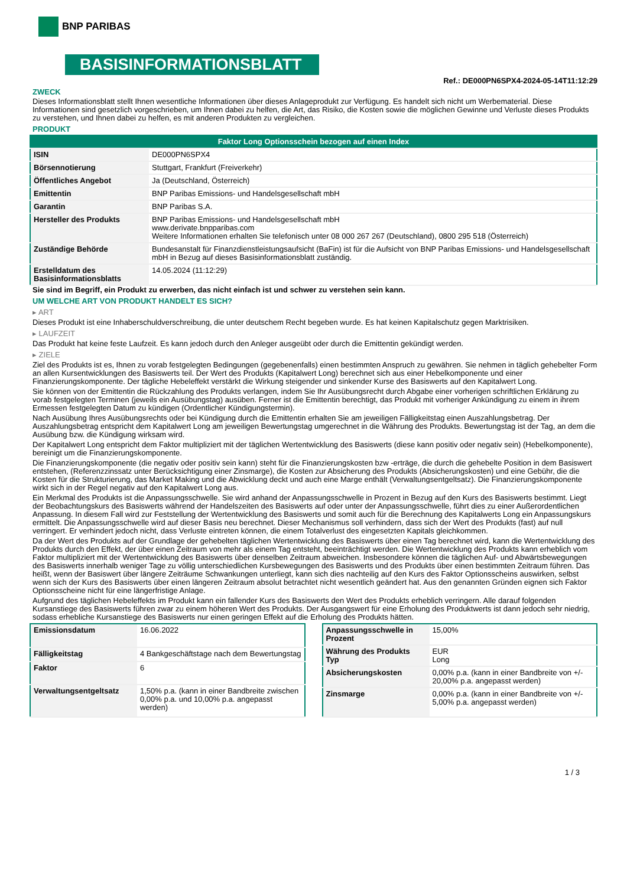BNP PARIBAS
BASISINFORMATIONSBLATT
Ref.: DE000PN6SPX4-2024-05-14T11:12:29
ZWECK
Dieses Informationsblatt stellt Ihnen wesentliche Informationen über dieses Anlageprodukt zur Verfügung. Es handelt sich nicht um Werbematerial. Diese Informationen sind gesetzlich vorgeschrieben, um Ihnen dabei zu helfen, die Art, das Risiko, die Kosten sowie die möglichen Gewinne und Verluste dieses Produkts zu verstehen, und Ihnen dabei zu helfen, es mit anderen Produkten zu vergleichen.
PRODUKT
| Faktor Long Optionsschein bezogen auf einen Index | |
| ISIN | DE000PN6SPX4 |
| Börsennotierung | Stuttgart, Frankfurt (Freiverkehr) |
| Öffentliches Angebot | Ja (Deutschland, Österreich) |
| Emittentin | BNP Paribas Emissions- und Handelsgesellschaft mbH |
| Garantin | BNP Paribas S.A. |
| Hersteller des Produkts | BNP Paribas Emissions- und Handelsgesellschaft mbH www.derivate.bnpparibas.com Weitere Informationen erhalten Sie telefonisch unter 08 000 267 267 (Deutschland), 0800 295 518 (Österreich) |
| Zuständige Behörde | Bundesanstalt für Finanzdienstleistungsaufsicht (BaFin) ist für die Aufsicht von BNP Paribas Emissions- und Handelsgesellschaft mbH in Bezug auf dieses Basisinformationsblatt zuständig. |
| Erstelldatum des Basisinformationsblatts | 14.05.2024 (11:12:29) |
Sie sind im Begriff, ein Produkt zu erwerben, das nicht einfach ist und schwer zu verstehen sein kann.
UM WELCHE ART VON PRODUKT HANDELT ES SICH?
▸ ART
Dieses Produkt ist eine Inhaberschuldverschreibung, die unter deutschem Recht begeben wurde. Es hat keinen Kapitalschutz gegen Marktrisiken.
▸ LAUFZEIT
Das Produkt hat keine feste Laufzeit. Es kann jedoch durch den Anleger ausgeübt oder durch die Emittentin gekündigt werden.
▸ ZIELE
Ziel des Produkts ist es, Ihnen zu vorab festgelegten Bedingungen (gegebenenfalls) einen bestimmten Anspruch zu gewähren. Sie nehmen in täglich gehebelter Form an allen Kursentwicklungen des Basiswerts teil. Der Wert des Produkts (Kapitalwert Long) berechnet sich aus einer Hebelkomponente und einer Finanzierungskomponente. Der tägliche Hebeleffekt verstärkt die Wirkung steigender und sinkender Kurse des Basiswerts auf den Kapitalwert Long.
Sie können von der Emittentin die Rückzahlung des Produkts verlangen, indem Sie Ihr Ausübungsrecht durch Abgabe einer vorherigen schriftlichen Erklärung zu vorab festgelegten Terminen (jeweils ein Ausübungstag) ausüben. Ferner ist die Emittentin berechtigt, das Produkt mit vorheriger Ankündigung zu einem in ihrem Ermessen festgelegten Datum zu kündigen (Ordentlicher Kündigungstermin).
Nach Ausübung Ihres Ausübungsrechts oder bei Kündigung durch die Emittentin erhalten Sie am jeweiligen Fälligkeitstag einen Auszahlungsbetrag. Der Auszahlungsbetrag entspricht dem Kapitalwert Long am jeweiligen Bewertungstag umgerechnet in die Währung des Produkts. Bewertungstag ist der Tag, an dem die Ausübung bzw. die Kündigung wirksam wird.
Der Kapitalwert Long entspricht dem Faktor multipliziert mit der täglichen Wertentwicklung des Basiswerts (diese kann positiv oder negativ sein) (Hebelkomponente), bereinigt um die Finanzierungskomponente.
Die Finanzierungskomponente (die negativ oder positiv sein kann) steht für die Finanzierungskosten bzw -erträge, die durch die gehebelte Position in dem Basiswert entstehen, (Referenzzinssatz unter Berücksichtigung einer Zinsmarge), die Kosten zur Absicherung des Produkts (Absicherungskosten) und eine Gebühr, die die Kosten für die Strukturierung, das Market Making und die Abwicklung deckt und auch eine Marge enthält (Verwaltungsentgeltsatz). Die Finanzierungskomponente wirkt sich in der Regel negativ auf den Kapitalwert Long aus.
Ein Merkmal des Produkts ist die Anpassungsschwelle. Sie wird anhand der Anpassungsschwelle in Prozent in Bezug auf den Kurs des Basiswerts bestimmt. Liegt der Beobachtungskurs des Basiswerts während der Handelszeiten des Basiswerts auf oder unter der Anpassungsschwelle, führt dies zu einer Außerordentlichen Anpassung. In diesem Fall wird zur Feststellung der Wertentwicklung des Basiswerts und somit auch für die Berechnung des Kapitalwerts Long ein Anpassungskurs ermittelt. Die Anpassungsschwelle wird auf dieser Basis neu berechnet. Dieser Mechanismus soll verhindern, dass sich der Wert des Produkts (fast) auf null verringert. Er verhindert jedoch nicht, dass Verluste eintreten können, die einem Totalverlust des eingesetzten Kapitals gleichkommen.
Da der Wert des Produkts auf der Grundlage der gehebelten täglichen Wertentwicklung des Basiswerts über einen Tag berechnet wird, kann die Wertentwicklung des Produkts durch den Effekt, der über einen Zeitraum von mehr als einem Tag entsteht, beeinträchtigt werden. Die Wertentwicklung des Produkts kann erheblich vom Faktor multipliziert mit der Wertentwicklung des Basiswerts über denselben Zeitraum abweichen. Insbesondere können die täglichen Auf- und Abwärtsbewegungen des Basiswerts innerhalb weniger Tage zu völlig unterschiedlichen Kursbewegungen des Basiswerts und des Produkts über einen bestimmten Zeitraum führen. Das heißt, wenn der Basiswert über längere Zeiträume Schwankungen unterliegt, kann sich dies nachteilig auf den Kurs des Faktor Optionsscheins auswirken, selbst wenn sich der Kurs des Basiswerts über einen längeren Zeitraum absolut betrachtet nicht wesentlich geändert hat. Aus den genannten Gründen eignen sich Faktor Optionsscheine nicht für eine längerfristige Anlage.
Aufgrund des täglichen Hebeleffekts im Produkt kann ein fallender Kurs des Basiswerts den Wert des Produkts erheblich verringern. Alle darauf folgenden Kursanstiege des Basiswerts führen zwar zu einem höheren Wert des Produkts. Der Ausgangswert für eine Erholung des Produktwerts ist dann jedoch sehr niedrig, sodass erhebliche Kursanstiege des Basiswerts nur einen geringen Effekt auf die Erholung des Produkts hätten.
| Emissionsdatum | 16.06.2022 |
| Fälligkeitstag | 4 Bankgeschäftstage nach dem Bewertungstag |
| Faktor | 6 |
| Verwaltungsentgeltsatz | 1,50% p.a. (kann in einer Bandbreite zwischen 0,00% p.a. und 10,00% p.a. angepasst werden) |
| Anpassungsschwelle in Prozent | 15,00% |
| Währung des Produkts Typ | EUR Long |
| Absicherungskosten | 0,00% p.a. (kann in einer Bandbreite von +/- 20,00% p.a. angepasst werden) |
| Zinsmarge | 0,00% p.a. (kann in einer Bandbreite von +/- 5,00% p.a. angepasst werden) |
1 / 3